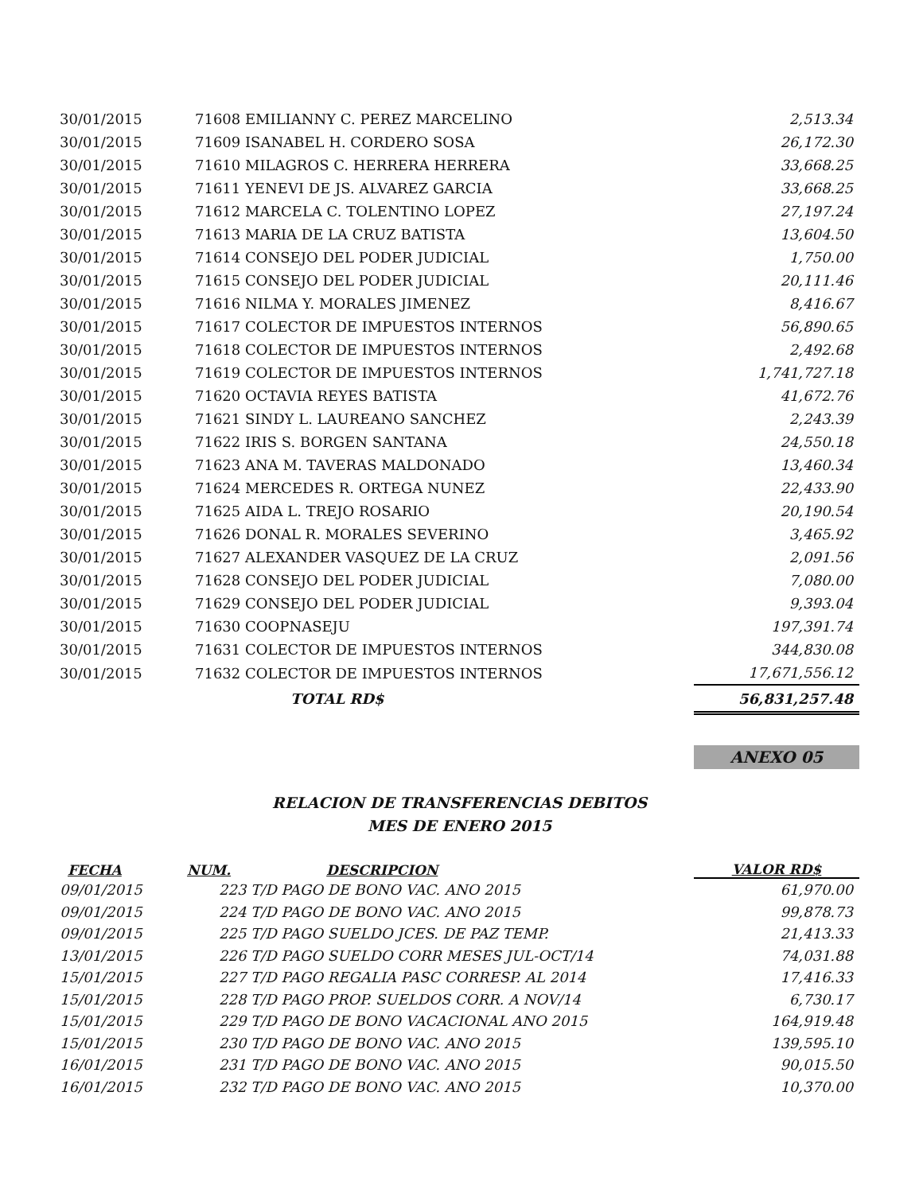| 30/01/2015 | 71608 EMILIANNY C. PEREZ MARCELINO | 2,513.34 |
| 30/01/2015 | 71609 ISANABEL H. CORDERO SOSA | 26,172.30 |
| 30/01/2015 | 71610 MILAGROS C. HERRERA HERRERA | 33,668.25 |
| 30/01/2015 | 71611 YENEVI DE JS. ALVAREZ GARCIA | 33,668.25 |
| 30/01/2015 | 71612 MARCELA C. TOLENTINO LOPEZ | 27,197.24 |
| 30/01/2015 | 71613 MARIA DE LA CRUZ BATISTA | 13,604.50 |
| 30/01/2015 | 71614 CONSEJO DEL PODER JUDICIAL | 1,750.00 |
| 30/01/2015 | 71615 CONSEJO DEL PODER JUDICIAL | 20,111.46 |
| 30/01/2015 | 71616 NILMA Y. MORALES JIMENEZ | 8,416.67 |
| 30/01/2015 | 71617 COLECTOR DE IMPUESTOS INTERNOS | 56,890.65 |
| 30/01/2015 | 71618 COLECTOR DE IMPUESTOS INTERNOS | 2,492.68 |
| 30/01/2015 | 71619 COLECTOR DE IMPUESTOS INTERNOS | 1,741,727.18 |
| 30/01/2015 | 71620 OCTAVIA REYES BATISTA | 41,672.76 |
| 30/01/2015 | 71621 SINDY L. LAUREANO SANCHEZ | 2,243.39 |
| 30/01/2015 | 71622 IRIS S. BORGEN SANTANA | 24,550.18 |
| 30/01/2015 | 71623 ANA M. TAVERAS MALDONADO | 13,460.34 |
| 30/01/2015 | 71624 MERCEDES R. ORTEGA NUNEZ | 22,433.90 |
| 30/01/2015 | 71625 AIDA L. TREJO ROSARIO | 20,190.54 |
| 30/01/2015 | 71626 DONAL R. MORALES SEVERINO | 3,465.92 |
| 30/01/2015 | 71627 ALEXANDER VASQUEZ DE LA CRUZ | 2,091.56 |
| 30/01/2015 | 71628 CONSEJO DEL PODER JUDICIAL | 7,080.00 |
| 30/01/2015 | 71629 CONSEJO DEL PODER JUDICIAL | 9,393.04 |
| 30/01/2015 | 71630 COOPNASEJU | 197,391.74 |
| 30/01/2015 | 71631 COLECTOR DE IMPUESTOS INTERNOS | 344,830.08 |
| 30/01/2015 | 71632 COLECTOR DE IMPUESTOS INTERNOS | 17,671,556.12 |
| | TOTAL RD$ | 56,831,257.48 |
ANEXO 05
RELACION DE TRANSFERENCIAS DEBITOS
MES DE ENERO 2015
| FECHA | NUM. | DESCRIPCION | VALOR RD$ |
| --- | --- | --- | --- |
| 09/01/2015 | 223 T/D PAGO DE BONO VAC. ANO 2015 | | 61,970.00 |
| 09/01/2015 | 224 T/D PAGO DE BONO VAC. ANO 2015 | | 99,878.73 |
| 09/01/2015 | 225 T/D PAGO SUELDO JCES. DE PAZ TEMP. | | 21,413.33 |
| 13/01/2015 | 226 T/D PAGO SUELDO CORR MESES JUL-OCT/14 | | 74,031.88 |
| 15/01/2015 | 227 T/D PAGO REGALIA PASC CORRESP. AL 2014 | | 17,416.33 |
| 15/01/2015 | 228 T/D PAGO PROP. SUELDOS CORR. A NOV/14 | | 6,730.17 |
| 15/01/2015 | 229 T/D PAGO DE BONO VACACIONAL ANO 2015 | | 164,919.48 |
| 15/01/2015 | 230 T/D PAGO DE BONO VAC. ANO 2015 | | 139,595.10 |
| 16/01/2015 | 231 T/D PAGO DE BONO VAC. ANO 2015 | | 90,015.50 |
| 16/01/2015 | 232 T/D PAGO DE BONO VAC. ANO 2015 | | 10,370.00 |